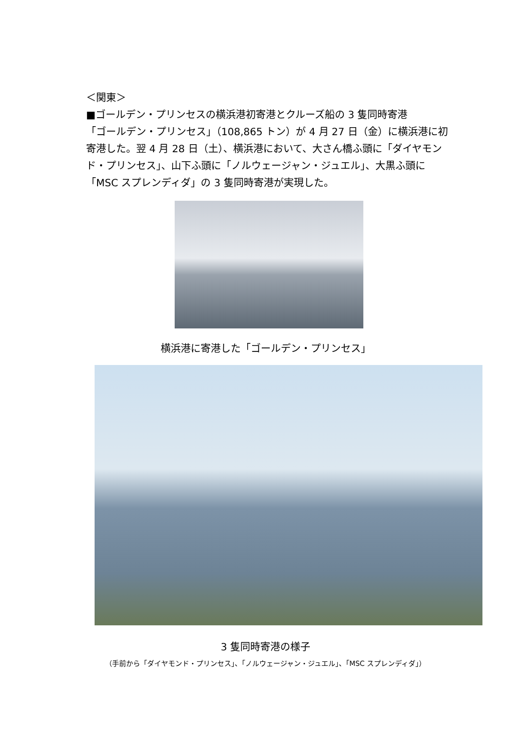＜関東＞
■ゴールデン・プリンセスの横浜港初寄港とクルーズ船の 3 隻同時寄港
「ゴールデン・プリンセス」（108,865 トン）が 4 月 27 日（金）に横浜港に初寄港した。翌 4 月 28 日（土）、横浜港において、大さん橋ふ頭に「ダイヤモンド・プリンセス」、山下ふ頭に「ノルウェージャン・ジュエル」、大黒ふ頭に「MSC スプレンディダ」の 3 隻同時寄港が実現した。
横浜港に寄港した「ゴールデン・プリンセス」
3 隻同時寄港の様子
（手前から「ダイヤモンド・プリンセス」、「ノルウェージャン・ジュエル」、「MSC スプレンディダ」）